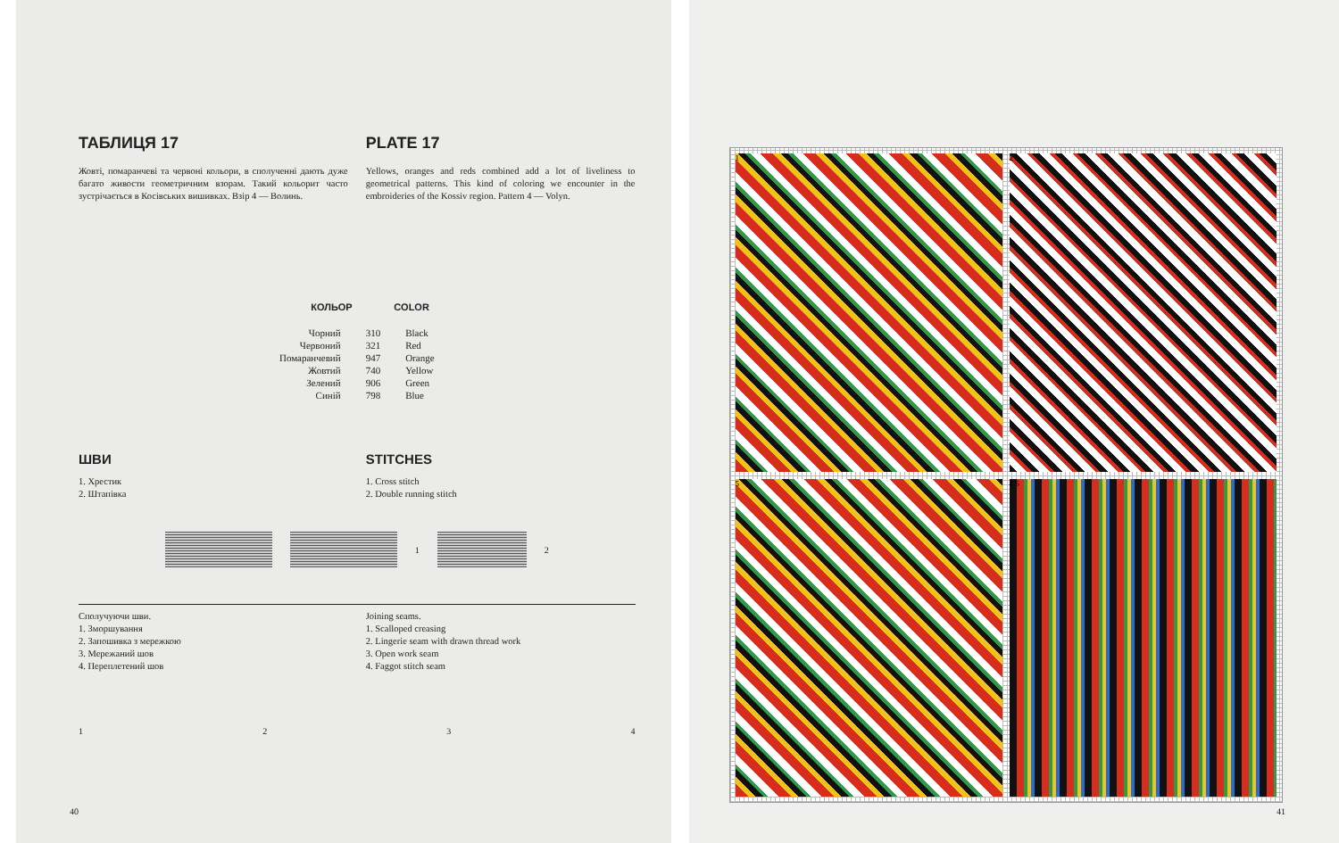ТАБЛИЦЯ 17
Жовті, помаранчеві та червоні кольори, в сполученні дають дуже багато живости геометричним взорам. Такий кольорит часто зустрічається в Косівських вишивках. Взір 4 — Волинь.
PLATE 17
Yellows, oranges and reds combined add a lot of liveliness to geometrical patterns. This kind of coloring we encounter in the embroideries of the Kossiv region. Pattern 4 — Volyn.
| КОЛЬОР | | COLOR |
| --- | --- | --- |
| Чорний | 310 | Black |
| Червоний | 321 | Red |
| Помаранчевий | 947 | Orange |
| Жовтий | 740 | Yellow |
| Зелений | 906 | Green |
| Синій | 798 | Blue |
ШВИ
1. Хрестик
2. Штапівка
STITCHES
1. Cross stitch
2. Double running stitch
1 2
Сполучуючи шви.
1. Зморшування
2. Запошивка з мережкою
3. Мережаний шов
4. Переплетений шов
Joining seams.
1. Scalloped creasing
2. Lingerie seam with drawn thread work
3. Open work seam
4. Faggot stitch seam
1234
40
1
2 3
5
4 6
41